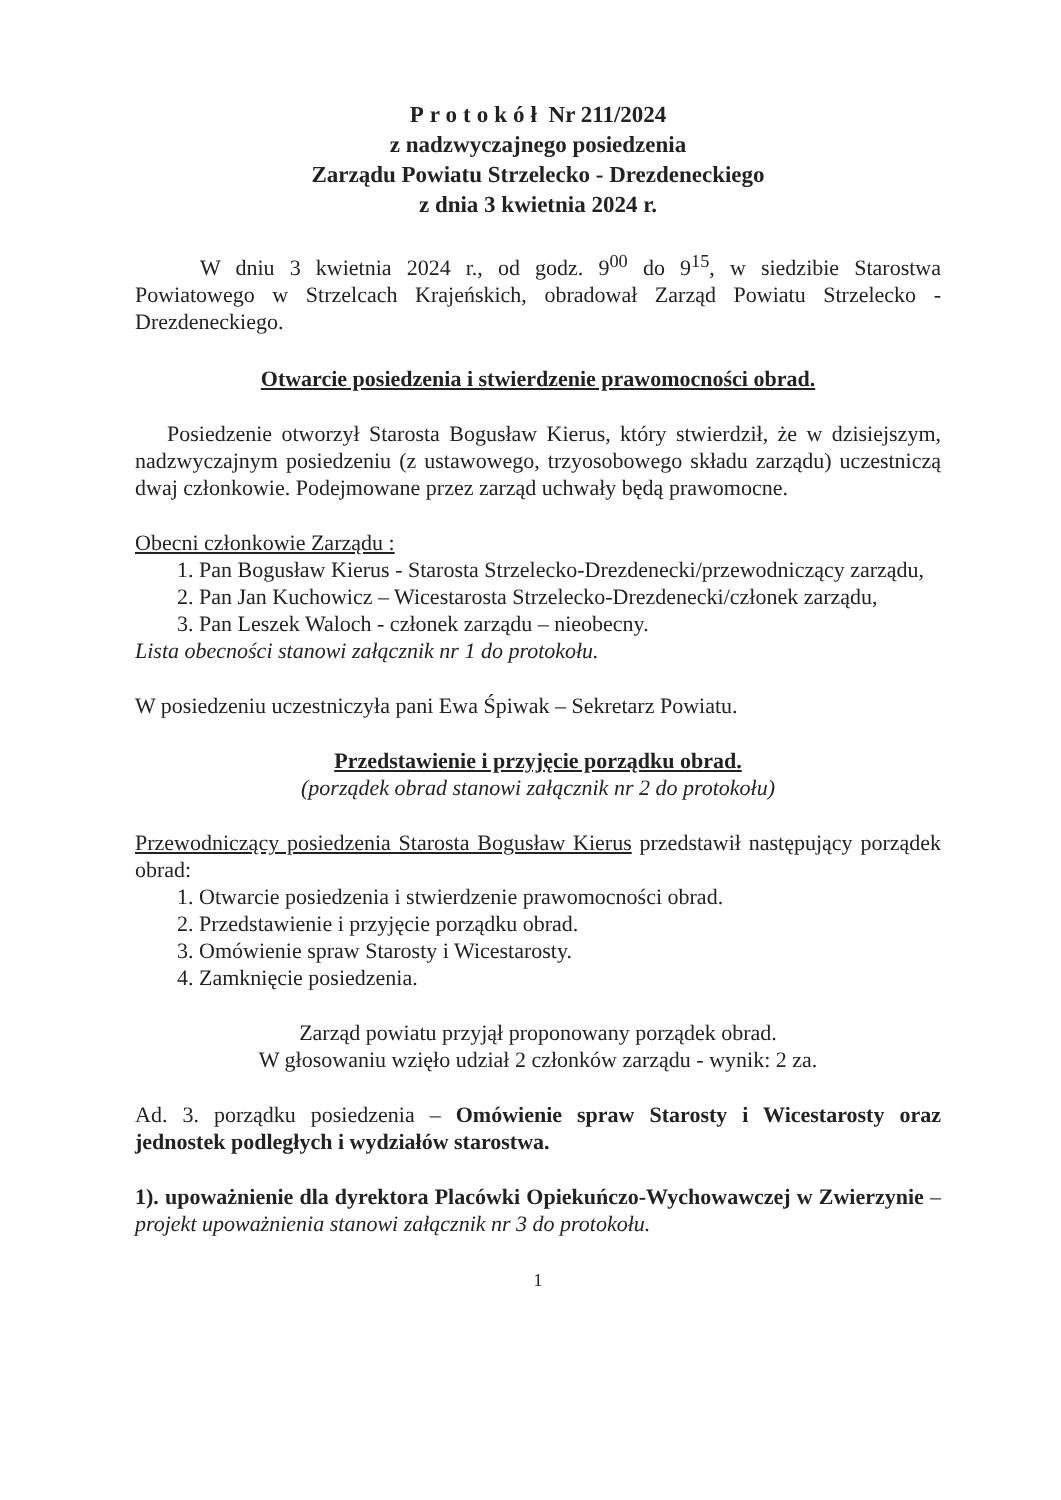Protokół Nr 211/2024
z nadzwyczajnego posiedzenia
Zarządu Powiatu Strzelecko - Drezdeneckiego
z dnia 3 kwietnia 2024 r.
W dniu 3 kwietnia 2024 r., od godz. 9<sup>00</sup> do 9<sup>15</sup>, w siedzibie Starostwa Powiatowego w Strzelcach Krajeńskich, obradował Zarząd Powiatu Strzelecko -Drezdeneckiego.
Otwarcie posiedzenia i stwierdzenie prawomocności obrad.
Posiedzenie otworzył Starosta Bogusław Kierus, który stwierdził, że w dzisiejszym, nadzwyczajnym posiedzeniu (z ustawowego, trzyosobowego składu zarządu) uczestniczą dwaj członkowie. Podejmowane przez zarząd uchwały będą prawomocne.
Obecni członkowie Zarządu :
1. Pan Bogusław Kierus - Starosta Strzelecko-Drezdenecki/przewodniczący zarządu,
2. Pan Jan Kuchowicz – Wicestarosta Strzelecko-Drezdenecki/członek zarządu,
3. Pan Leszek Waloch - członek zarządu – nieobecny.
Lista obecności stanowi załącznik nr 1 do protokołu.
W posiedzeniu uczestniczyła pani Ewa Śpiwak – Sekretarz Powiatu.
Przedstawienie i przyjęcie porządku obrad.
(porządek obrad stanowi załącznik nr 2 do protokołu)
Przewodniczący posiedzenia Starosta Bogusław Kierus przedstawił następujący porządek obrad:
1. Otwarcie posiedzenia i stwierdzenie prawomocności obrad.
2. Przedstawienie i przyjęcie porządku obrad.
3. Omówienie spraw Starosty i Wicestarosty.
4. Zamknięcie posiedzenia.
Zarząd powiatu przyjął proponowany porządek obrad.
W głosowaniu wzięło udział 2 członków zarządu - wynik: 2 za.
Ad. 3. porządku posiedzenia – Omówienie spraw Starosty i Wicestarosty oraz jednostek podległych i wydziałów starostwa.
1). upoważnienie dla dyrektora Placówki Opiekuńczo-Wychowawczej w Zwierzynie – projekt upoważnienia stanowi załącznik nr 3 do protokołu.
1